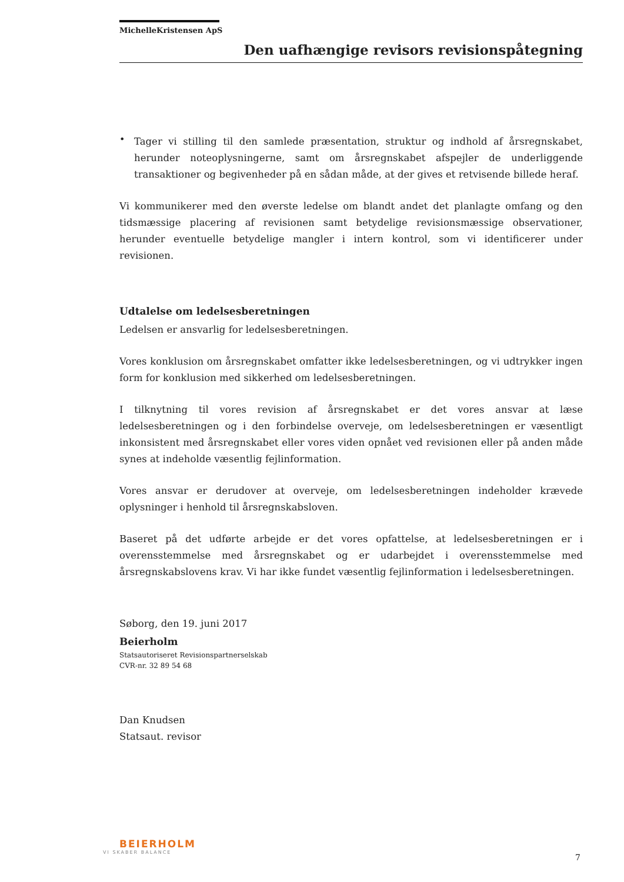MichelleKristensen ApS
Den uafhængige revisors revisionspåtegning
•
Tager vi stilling til den samlede præsentation, struktur og indhold af årsregnskabet, herunder noteoplysningerne, samt om årsregnskabet afspejler de underliggende transaktioner og begivenheder på en sådan måde, at der gives et retvisende billede heraf.
Vi kommunikerer med den øverste ledelse om blandt andet det planlagte omfang og den tidsmæssige placering af revisionen samt betydelige revisionsmæssige observationer, herunder eventuelle betydelige mangler i intern kontrol, som vi identificerer under revisionen.
Udtalelse om ledelsesberetningen
Ledelsen er ansvarlig for ledelsesberetningen.
Vores konklusion om årsregnskabet omfatter ikke ledelsesberetningen, og vi udtrykker ingen form for konklusion med sikkerhed om ledelsesberetningen.
I tilknytning til vores revision af årsregnskabet er det vores ansvar at læse ledelsesberetningen og i den forbindelse overveje, om ledelsesberetningen er væsentligt inkonsistent med årsregnskabet eller vores viden opnået ved revisionen eller på anden måde synes at indeholde væsentlig fejlinformation.
Vores ansvar er derudover at overveje, om ledelsesberetningen indeholder krævede oplysninger i henhold til årsregnskabsloven.
Baseret på det udførte arbejde er det vores opfattelse, at ledelsesberetningen er i overensstemmelse med årsregnskabet og er udarbejdet i overensstemmelse med årsregnskabslovens krav. Vi har ikke fundet væsentlig fejlinformation i ledelsesberetningen.
Søborg, den 19. juni 2017
Beierholm
Statsautoriseret Revisionspartnerselskab
CVR-nr. 32 89 54 68
Dan Knudsen
Statsaut. revisor
BEIERHOLM
VI SKABER BALANCE
7